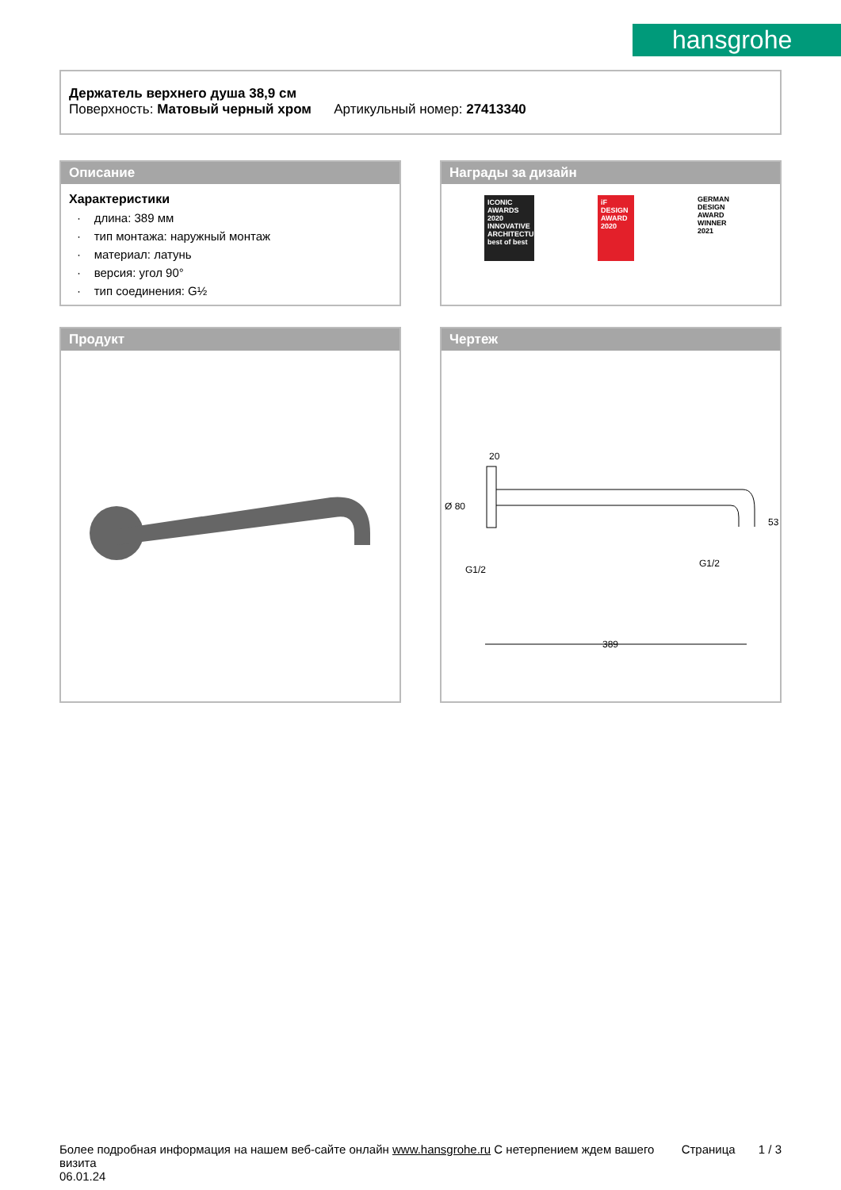hansgrohe
Держатель верхнего душа 38,9 см
Поверхность: Матовый черный хром Артикульный номер: 27413340
Описание
Характеристики
· длина: 389 мм
· тип монтажа: наружный монтаж
· материал: латунь
· версия: угол 90°
· тип соединения: G½
Награды за дизайн
ICONIC AWARDS 2020 INNOVATIVE ARCHITECTURE best of best
iF DESIGN AWARD 2020
GERMAN DESIGN AWARD WINNER 2021
Продукт
Чертеж
20
Ø 80
G1/2
G1/2
53
389
Более подробная информация на нашем веб-сайте онлайн www.hansgrohe.ru С нетерпением ждем вашего визита
06.01.24
Страница 1 / 3